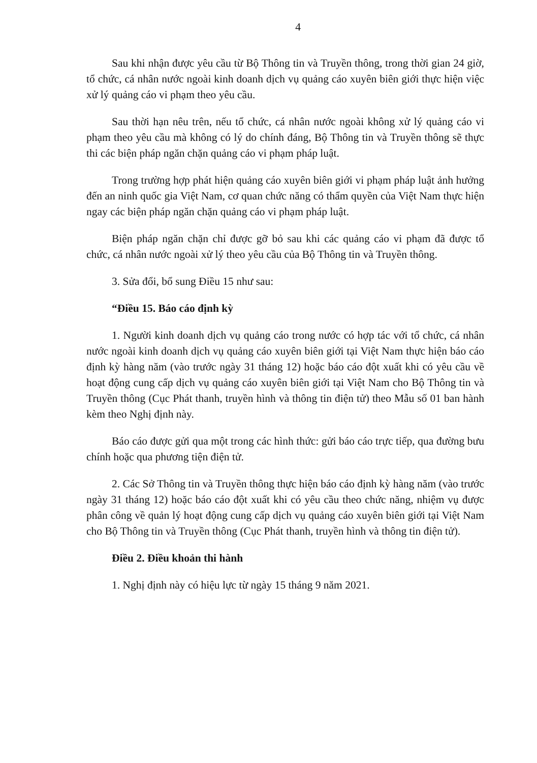4
Sau khi nhận được yêu cầu từ Bộ Thông tin và Truyền thông, trong thời gian 24 giờ, tổ chức, cá nhân nước ngoài kinh doanh dịch vụ quảng cáo xuyên biên giới thực hiện việc xử lý quảng cáo vi phạm theo yêu cầu.
Sau thời hạn nêu trên, nếu tổ chức, cá nhân nước ngoài không xử lý quảng cáo vi phạm theo yêu cầu mà không có lý do chính đáng, Bộ Thông tin và Truyền thông sẽ thực thi các biện pháp ngăn chặn quảng cáo vi phạm pháp luật.
Trong trường hợp phát hiện quảng cáo xuyên biên giới vi phạm pháp luật ảnh hưởng đến an ninh quốc gia Việt Nam, cơ quan chức năng có thẩm quyền của Việt Nam thực hiện ngay các biện pháp ngăn chặn quảng cáo vi phạm pháp luật.
Biện pháp ngăn chặn chỉ được gỡ bỏ sau khi các quảng cáo vi phạm đã được tổ chức, cá nhân nước ngoài xử lý theo yêu cầu của Bộ Thông tin và Truyền thông.
3. Sửa đổi, bổ sung Điều 15 như sau:
“Điều 15. Báo cáo định kỳ
1. Người kinh doanh dịch vụ quảng cáo trong nước có hợp tác với tổ chức, cá nhân nước ngoài kinh doanh dịch vụ quảng cáo xuyên biên giới tại Việt Nam thực hiện báo cáo định kỳ hàng năm (vào trước ngày 31 tháng 12) hoặc báo cáo đột xuất khi có yêu cầu về hoạt động cung cấp dịch vụ quảng cáo xuyên biên giới tại Việt Nam cho Bộ Thông tin và Truyền thông (Cục Phát thanh, truyền hình và thông tin điện tử) theo Mẫu số 01 ban hành kèm theo Nghị định này.
Báo cáo được gửi qua một trong các hình thức: gửi báo cáo trực tiếp, qua đường bưu chính hoặc qua phương tiện điện tử.
2. Các Sở Thông tin và Truyền thông thực hiện báo cáo định kỳ hàng năm (vào trước ngày 31 tháng 12) hoặc báo cáo đột xuất khi có yêu cầu theo chức năng, nhiệm vụ được phân công về quản lý hoạt động cung cấp dịch vụ quảng cáo xuyên biên giới tại Việt Nam cho Bộ Thông tin và Truyền thông (Cục Phát thanh, truyền hình và thông tin điện tử).
Điều 2. Điều khoản thi hành
1. Nghị định này có hiệu lực từ ngày 15 tháng 9 năm 2021.